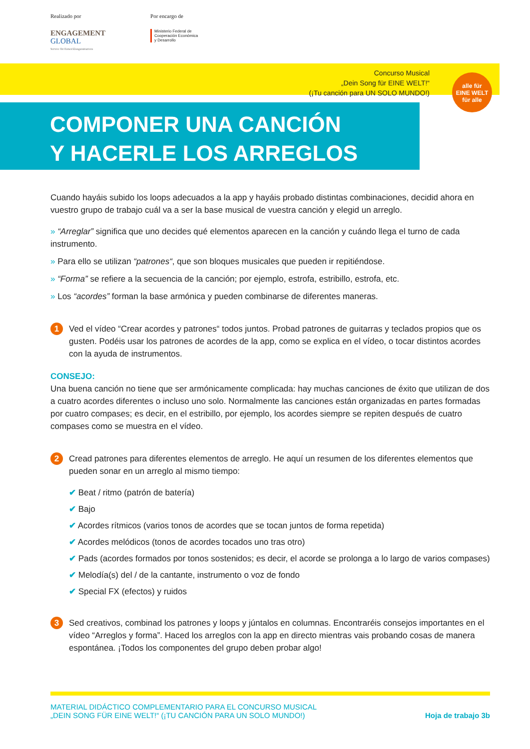Realizado por
ENGAGEMENT
GLOBAL
Service für Entwicklungsinitiativen
Por encargo de
Ministerio Federal de
Cooperación Económica
y Desarrollo
Concurso Musical
„Dein Song für EINE WELT!“
(¡Tu canción para UN SOLO MUNDO!)
alle für
EINE WELT
für alle
COMPONER UNA CANCIÓN
Y HACERLE LOS ARREGLOS
Cuando hayáis subido los loops adecuados a la app y hayáis probado distintas combinaciones, decidid ahora en vuestro grupo de trabajo cuál va a ser la base musical de vuestra canción y elegid un arreglo.
» “Arreglar” significa que uno decides qué elementos aparecen en la canción y cuándo llega el turno de cada instrumento.
» Para ello se utilizan “patrones“, que son bloques musicales que pueden ir repitiéndose.
» “Forma” se refiere a la secuencia de la canción; por ejemplo, estrofa, estribillo, estrofa, etc.
» Los “acordes” forman la base armónica y pueden combinarse de diferentes maneras.
1
Ved el vídeo “Crear acordes y patrones“ todos juntos. Probad patrones de guitarras y teclados propios que os gusten. Podéis usar los patrones de acordes de la app, como se explica en el vídeo, o tocar distintos acordes con la ayuda de instrumentos.
CONSEJO:
Una buena canción no tiene que ser armónicamente complicada: hay muchas canciones de éxito que utilizan de dos a cuatro acordes diferentes o incluso uno solo. Normalmente las canciones están organizadas en partes formadas por cuatro compases; es decir, en el estribillo, por ejemplo, los acordes siempre se repiten después de cuatro compases como se muestra en el vídeo.
2
Cread patrones para diferentes elementos de arreglo. He aquí un resumen de los diferentes elementos que pueden sonar en un arreglo al mismo tiempo:
✔ Beat / ritmo (patrón de batería)
✔ Bajo
✔ Acordes rítmicos (varios tonos de acordes que se tocan juntos de forma repetida)
✔ Acordes melódicos (tonos de acordes tocados uno tras otro)
✔ Pads (acordes formados por tonos sostenidos; es decir, el acorde se prolonga a lo largo de varios compases)
✔ Melodía(s) del / de la cantante, instrumento o voz de fondo
✔ Special FX (efectos) y ruidos
3
Sed creativos, combinad los patrones y loops y júntalos en columnas. Encontraréis consejos importantes en el vídeo “Arreglos y forma”. Haced los arreglos con la app en directo mientras vais probando cosas de manera espontánea. ¡Todos los componentes del grupo deben probar algo!
MATERIAL DIDÁCTICO COMPLEMENTARIO PARA EL CONCURSO MUSICAL
„DEIN SONG FÜR EINE WELT!“ (¡TU CANCIÓN PARA UN SOLO MUNDO!)
Hoja de trabajo 3b